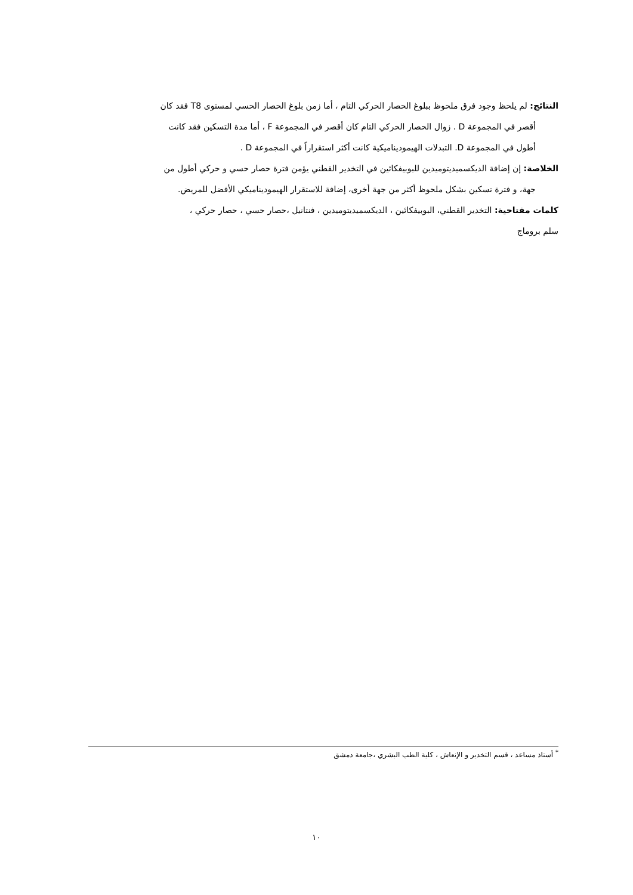النتائج: لم يلحظ وجود فرق ملحوظ ببلوغ الحصار الحركي التام ، أما زمن بلوغ الحصار الحسي لمستوى T8 فقد كان
أقصر في المجموعة D . زوال الحصار الحركي التام كان أقصر في المجموعة F ، أما مدة التسكين فقد كانت
أطول في المجموعة D. التبدلات الهيموديناميكية كانت أكثر استقراراً في المجموعة D .
الخلاصة: إن إضافة الديكسميديتوميدين للبوبيفكائين في التخدير القطني يؤمن فترة حصار حسي و حركي أطول من
جهة، و فترة تسكين بشكل ملحوظ أكثر من جهة أخرى، إضافة للاستقرار الهيموديناميكي الأفضل للمريض.
كلمات مفتاحية: التخدير القطني، البوبيفكائين ، الديكسميديتوميدين ، فنتانيل ،حصار حسي ، حصار حركي ،
سلم بروماج
<sup>*</sup> أستاذ مساعد ، قسم التخدير و الإنعاش ، كلية الطب البشري ،جامعة دمشق
١٠